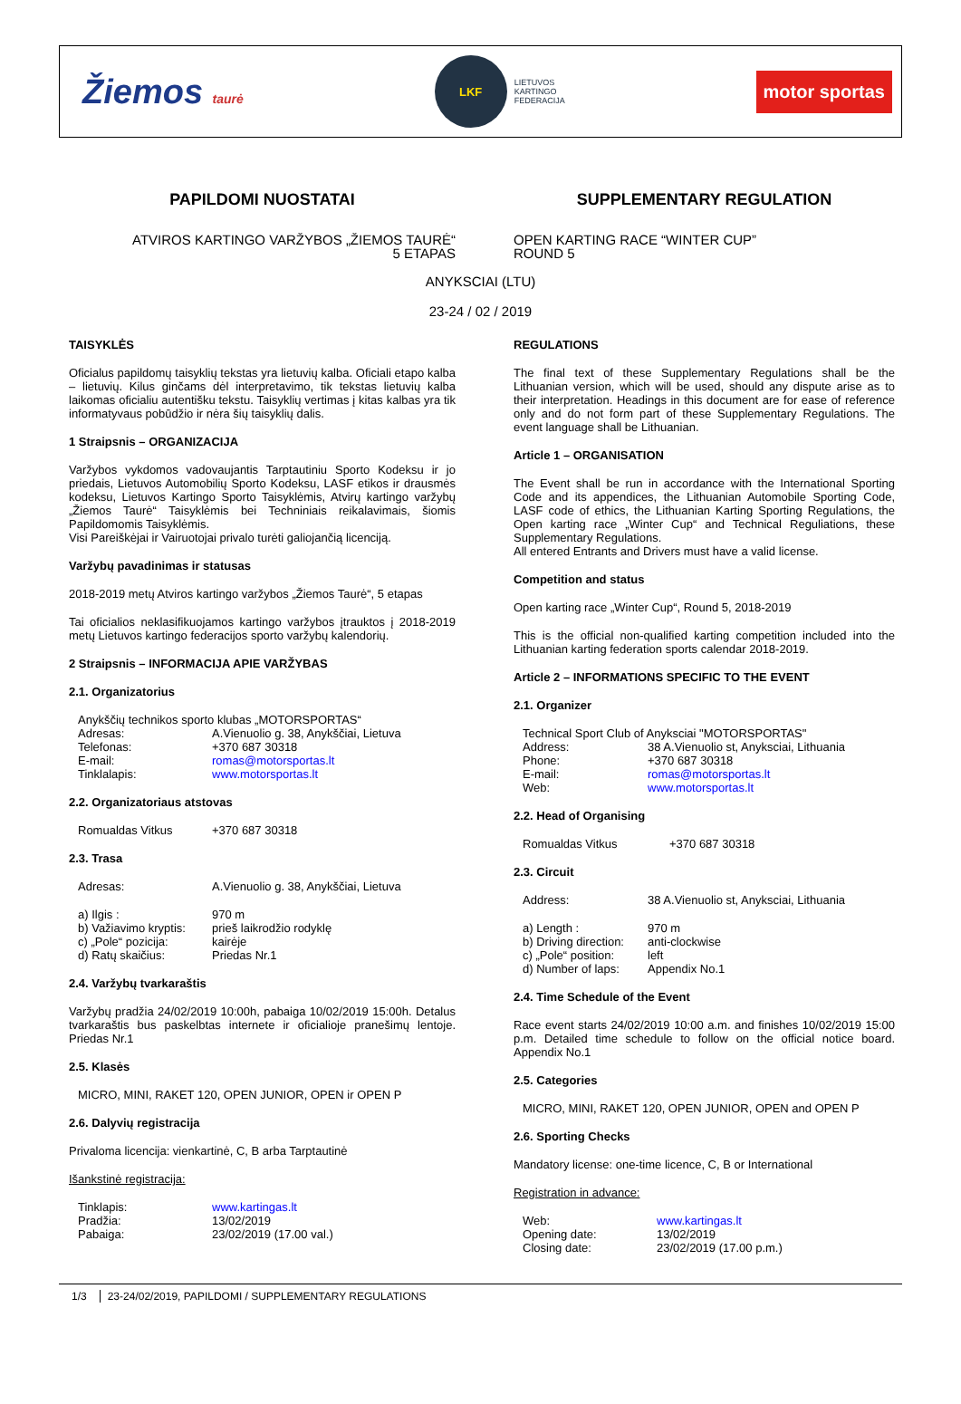Žiemos taurė
LKF
LIETUVOS
KARTINGO
FEDERACIJA
motor sportas
PAPILDOMI NUOSTATAI
ATVIROS KARTINGO VARŽYBOS „ŽIEMOS TAURĖ“
5 ETAPAS
SUPPLEMENTARY REGULATION
OPEN KARTING RACE “WINTER CUP”
ROUND 5
ANYKSCIAI (LTU)
23-24 / 02 / 2019
TAISYKLĖS
Oficialus papildomų taisyklių tekstas yra lietuvių kalba. Oficiali etapo kalba – lietuvių. Kilus ginčams dėl interpretavimo, tik tekstas lietuvių kalba laikomas oficialiu autentišku tekstu. Taisyklių vertimas į kitas kalbas yra tik informatyvaus pobūdžio ir nėra šių taisyklių dalis.
1 Straipsnis – ORGANIZACIJA
Varžybos vykdomos vadovaujantis Tarptautiniu Sporto Kodeksu ir jo priedais, Lietuvos Automobilių Sporto Kodeksu, LASF etikos ir drausmės kodeksu, Lietuvos Kartingo Sporto Taisyklėmis, Atvirų kartingo varžybų „Žiemos Taurė“ Taisyklėmis bei Techniniais reikalavimais, šiomis Papildomomis Taisyklėmis.
Visi Pareiškėjai ir Vairuotojai privalo turėti galiojančią licenciją.
Varžybų pavadinimas ir statusas
2018-2019 metų Atviros kartingo varžybos „Žiemos Taurė“, 5 etapas
Tai oficialios neklasifikuojamos kartingo varžybos įtrauktos į 2018-2019 metų Lietuvos kartingo federacijos sporto varžybų kalendorių.
2 Straipsnis – INFORMACIJA APIE VARŽYBAS
2.1. Organizatorius
Anykščių technikos sporto klubas „MOTORSPORTAS“
Adresas: A.Vienuolio g. 38, Anykščiai, Lietuva Telefonas: +370 687 30318 E-mail: romas@motorsportas.lt Tinklalapis: www.motorsportas.lt
2.2. Organizatoriaus atstovas
Romualdas Vitkus +370 687 30318
2.3. Trasa
Adresas: A.Vienuolio g. 38, Anykščiai, Lietuva
a) Ilgis : 970 m b) Važiavimo kryptis: prieš laikrodžio rodyklę c) „Pole“ pozicija: kairėje d) Ratų skaičius: Priedas Nr.1
2.4. Varžybų tvarkaraštis
Varžybų pradžia 24/02/2019 10:00h, pabaiga 10/02/2019 15:00h. Detalus tvarkaraštis bus paskelbtas internete ir oficialioje pranešimų lentoje. Priedas Nr.1
2.5. Klasės
MICRO, MINI, RAKET 120, OPEN JUNIOR, OPEN ir OPEN P
2.6. Dalyvių registracija
Privaloma licencija: vienkartinė, C, B arba Tarptautinė
Išankstinė registracija:
Tinklapis: www.kartingas.lt Pradžia: 13/02/2019 Pabaiga: 23/02/2019 (17.00 val.)
REGULATIONS
The final text of these Supplementary Regulations shall be the Lithuanian version, which will be used, should any dispute arise as to their interpretation. Headings in this document are for ease of reference only and do not form part of these Supplementary Regulations. The event language shall be Lithuanian.
Article 1 – ORGANISATION
The Event shall be run in accordance with the International Sporting Code and its appendices, the Lithuanian Automobile Sporting Code, LASF code of ethics, the Lithuanian Karting Sporting Regulations, the Open karting race „Winter Cup“ and Technical Reguliations, these Supplementary Regulations.
All entered Entrants and Drivers must have a valid license.
Competition and status
Open karting race „Winter Cup“, Round 5, 2018-2019
This is the official non-qualified karting competition included into the Lithuanian karting federation sports calendar 2018-2019.
Article 2 – INFORMATIONS SPECIFIC TO THE EVENT
2.1. Organizer
Technical Sport Club of Anyksciai "MOTORSPORTAS"
Address: 38 A.Vienuolio st, Anyksciai, Lithuania Phone: +370 687 30318 E-mail: romas@motorsportas.lt Web: www.motorsportas.lt
2.2. Head of Organising
Romualdas Vitkus +370 687 30318
2.3. Circuit
Address: 38 A.Vienuolio st, Anyksciai, Lithuania
a) Length : 970 m b) Driving direction: anti-clockwise c) „Pole“ position: left d) Number of laps: Appendix No.1
2.4. Time Schedule of the Event
Race event starts 24/02/2019 10:00 a.m. and finishes 10/02/2019 15:00 p.m. Detailed time schedule to follow on the official notice board. Appendix No.1
2.5. Categories
MICRO, MINI, RAKET 120, OPEN JUNIOR, OPEN and OPEN P
2.6. Sporting Checks
Mandatory license: one-time licence, C, B or International
Registration in advance:
Web: www.kartingas.lt Opening date: 13/02/2019 Closing date: 23/02/2019 (17.00 p.m.)
1/3 23-24/02/2019, PAPILDOMI / SUPPLEMENTARY REGULATIONS